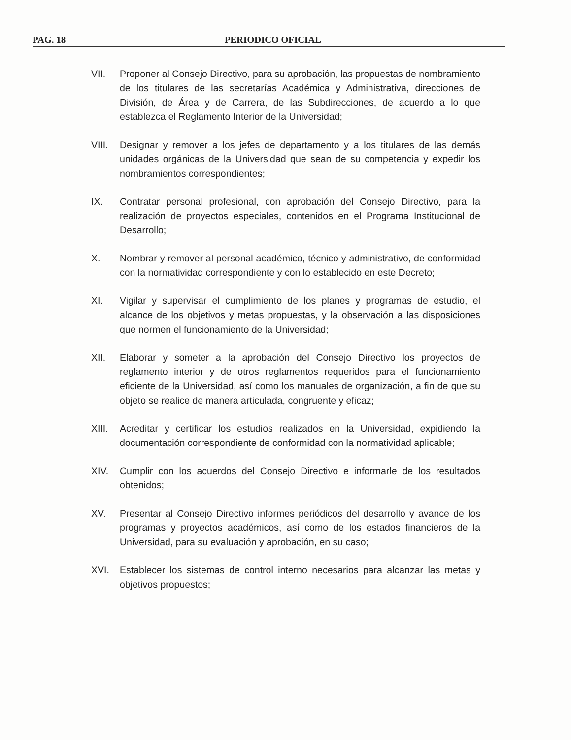PAG. 18 PERIODICO OFICIAL
VII. Proponer al Consejo Directivo, para su aprobación, las propuestas de nombramiento de los titulares de las secretarías Académica y Administrativa, direcciones de División, de Área y de Carrera, de las Subdirecciones, de acuerdo a lo que establezca el Reglamento Interior de la Universidad;
VIII.
Designar y remover a los jefes de departamento y a los titulares de las demás unidades orgánicas de la Universidad que sean de su competencia y expedir los nombramientos correspondientes;
IX. Contratar personal profesional, con aprobación del Consejo Directivo, para la realización de proyectos especiales, contenidos en el Programa Institucional de Desarrollo;
X. Nombrar y remover al personal académico, técnico y administrativo, de conformidad con la normatividad correspondiente y con lo establecido en este Decreto;
XI. Vigilar y supervisar el cumplimiento de los planes y programas de estudio, el alcance de los objetivos y metas propuestas, y la observación a las disposiciones que normen el funcionamiento de la Universidad;
XII. Elaborar y someter a la aprobación del Consejo Directivo los proyectos de reglamento interior y de otros reglamentos requeridos para el funcionamiento eficiente de la Universidad, así como los manuales de organización, a fin de que su objeto se realice de manera articulada, congruente y eficaz;
XIII.
Acreditar y certificar los estudios realizados en la Universidad, expidiendo la documentación correspondiente de conformidad con la normatividad aplicable;
XIV. Cumplir con los acuerdos del Consejo Directivo e informarle de los resultados obtenidos;
XV. Presentar al Consejo Directivo informes periódicos del desarrollo y avance de los programas y proyectos académicos, así como de los estados financieros de la Universidad, para su evaluación y aprobación, en su caso;
XVI. Establecer los sistemas de control interno necesarios para alcanzar las metas y objetivos propuestos;